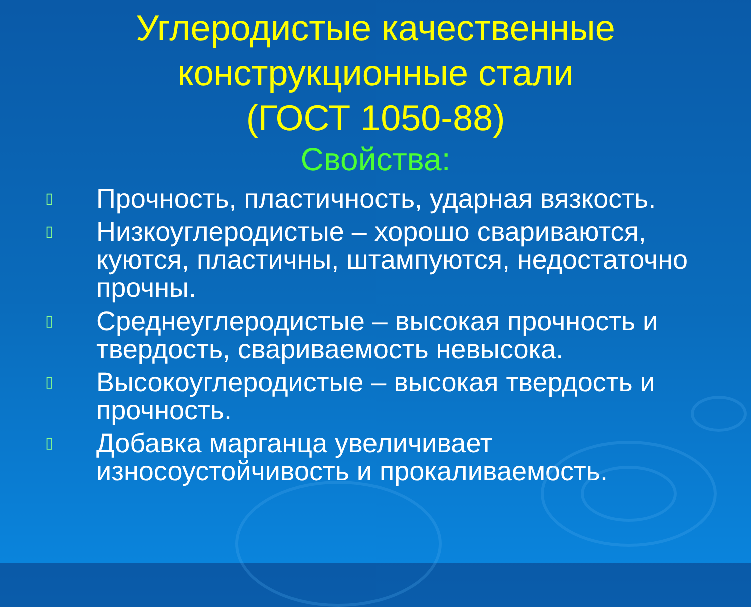Углеродистые качественные
конструкционные стали
(ГОСТ 1050-88)
Свойства:
▯ Прочность, пластичность, ударная вязкость.
▯ Низкоуглеродистые – хорошо свариваются, куются, пластичны, штампуются, недостаточно прочны.
▯ Среднеуглеродистые – высокая прочность и твердость, свариваемость невысока.
▯ Высокоуглеродистые – высокая твердость и прочность.
▯ Добавка марганца увеличивает износоустойчивость и прокаливаемость.